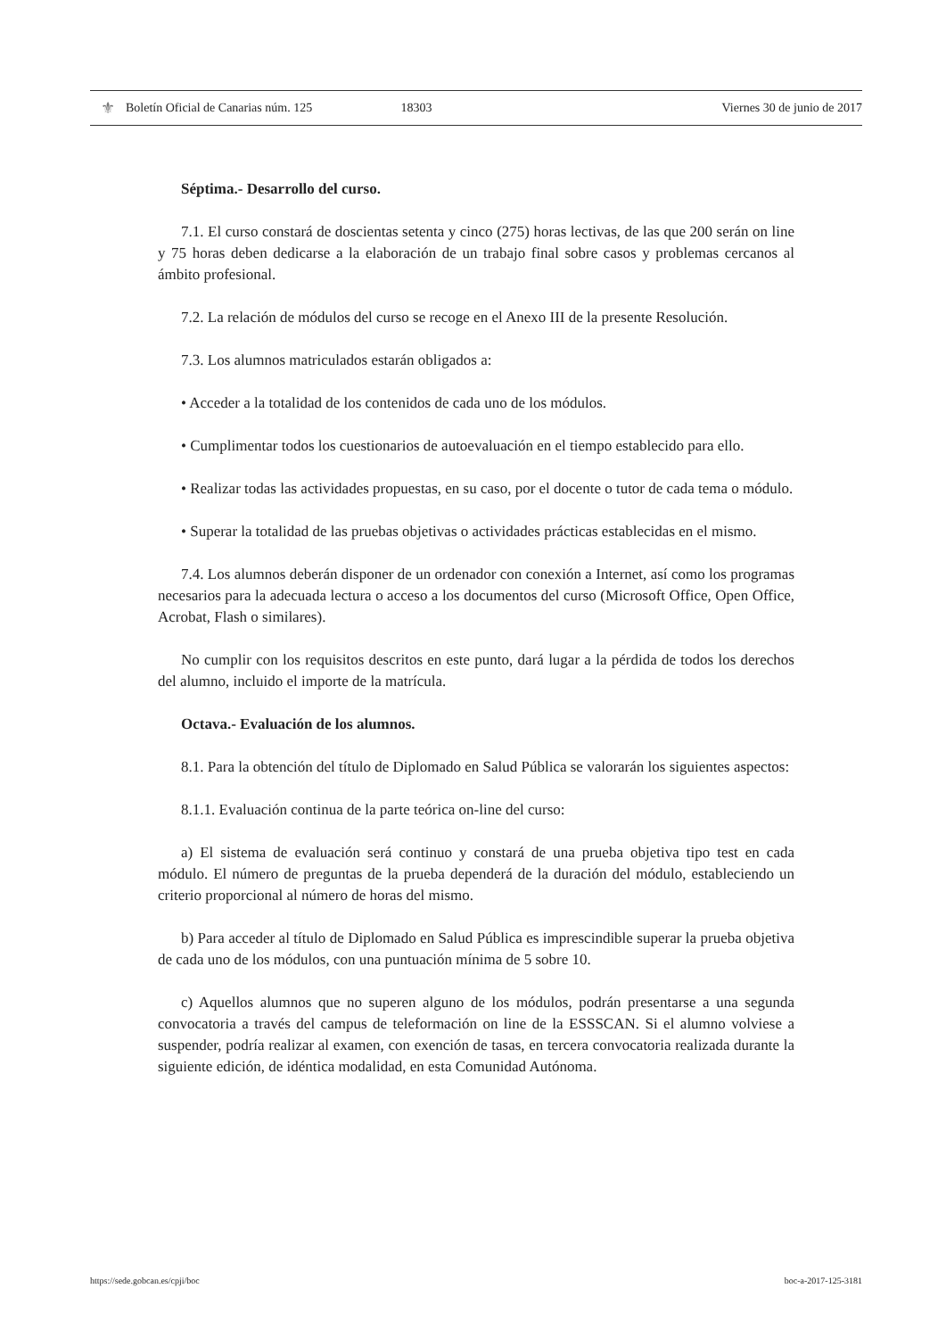⚜ Boletín Oficial de Canarias núm. 125 18303 Viernes 30 de junio de 2017
Séptima.- Desarrollo del curso.
7.1. El curso constará de doscientas setenta y cinco (275) horas lectivas, de las que 200 serán on line y 75 horas deben dedicarse a la elaboración de un trabajo final sobre casos y problemas cercanos al ámbito profesional.
7.2. La relación de módulos del curso se recoge en el Anexo III de la presente Resolución.
7.3. Los alumnos matriculados estarán obligados a:
• Acceder a la totalidad de los contenidos de cada uno de los módulos.
• Cumplimentar todos los cuestionarios de autoevaluación en el tiempo establecido para ello.
• Realizar todas las actividades propuestas, en su caso, por el docente o tutor de cada tema o módulo.
• Superar la totalidad de las pruebas objetivas o actividades prácticas establecidas en el mismo.
7.4. Los alumnos deberán disponer de un ordenador con conexión a Internet, así como los programas necesarios para la adecuada lectura o acceso a los documentos del curso (Microsoft Office, Open Office, Acrobat, Flash o similares).
No cumplir con los requisitos descritos en este punto, dará lugar a la pérdida de todos los derechos del alumno, incluido el importe de la matrícula.
Octava.- Evaluación de los alumnos.
8.1. Para la obtención del título de Diplomado en Salud Pública se valorarán los siguientes aspectos:
8.1.1. Evaluación continua de la parte teórica on-line del curso:
a) El sistema de evaluación será continuo y constará de una prueba objetiva tipo test en cada módulo. El número de preguntas de la prueba dependerá de la duración del módulo, estableciendo un criterio proporcional al número de horas del mismo.
b) Para acceder al título de Diplomado en Salud Pública es imprescindible superar la prueba objetiva de cada uno de los módulos, con una puntuación mínima de 5 sobre 10.
c) Aquellos alumnos que no superen alguno de los módulos, podrán presentarse a una segunda convocatoria a través del campus de teleformación on line de la ESSSCAN. Si el alumno volviese a suspender, podría realizar al examen, con exención de tasas, en tercera convocatoria realizada durante la siguiente edición, de idéntica modalidad, en esta Comunidad Autónoma.
https://sede.gobcan.es/cpji/boc boc-a-2017-125-3181